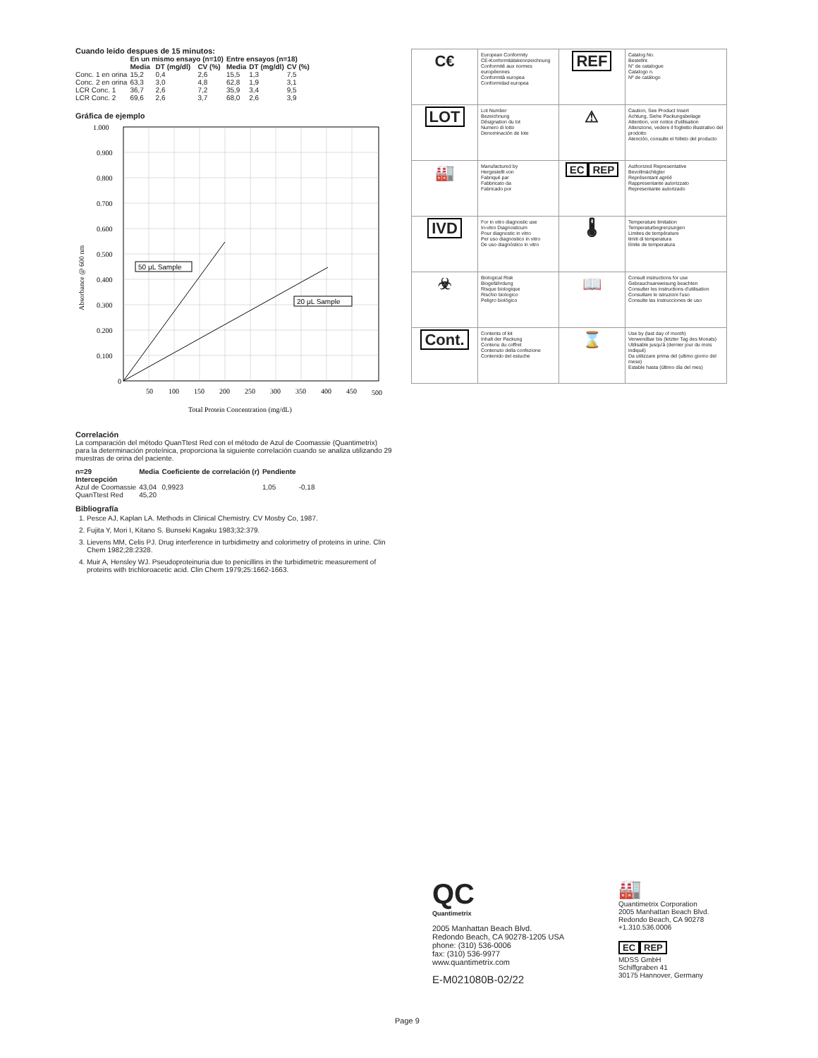Cuando leido despues de 15 minutos:
| | En un mismo ensayo (n=10) | | | Entre ensayos (n=18) | | |
| --- | --- | --- | --- | --- | --- | --- |
| | Media | DT (mg/dl) | CV (%) | Media | DT (mg/dl) | CV (%) |
| Conc. 1 en orina | 15,2 | 0,4 | 2,6 | 15,5 | 1,3 | 7,5 |
| Conc. 2 en orina | 63,3 | 3,0 | 4,8 | 62,8 | 1,9 | 3,1 |
| LCR Conc. 1 | 36,7 | 2,6 | 7,2 | 35,9 | 3,4 | 9,5 |
| LCR Conc. 2 | 69,6 | 2,6 | 3,7 | 68,0 | 2,6 | 3,9 |
Gráfica de ejemplo
1.000
0.900
0.800
0.700
0.600
0.500
0.400
0.300
0.200
0.100
0
50
100
150
200
250
300
350
400
450
500
Total Protein Concentration (mg/dL)
Absorbance @ 600 nm
50 μL Sample
20 μL Sample
Correlación
La comparación del método QuanTtest Red con el método de Azul de Coomassie (Quantimetrix) para la determinación proteínica, proporciona la siguiente correlación cuando se analiza utilizando 29 muestras de orina del paciente.
| n=29 Intercepción | Media | Coeficiente de correlación (r) | Pendiente | |
| --- | --- | --- | --- | --- |
| Azul de Coomassie | 43,04 | 0,9923 | 1,05 | -0,18 |
| QuanTtest Red | 45,20 | | | |
Bibliografía
1. Pesce AJ, Kaplan LA. Methods in Clinical Chemistry. CV Mosby Co, 1987.
2. Fujita Y, Mori I, Kitano S. Bunseki Kagaku 1983;32:379.
3. Lievens MM, Celis PJ. Drug interference in turbidimetry and colorimetry of proteins in urine. Clin Chem 1982;28:2328.
4. Muir A, Hensley WJ. Pseudoproteinuria due to penicillins in the turbidimetric measurement of proteins with trichloroacetic acid. Clin Chem 1979;25:1662-1663.
| C€ | European Conformity CE-Konformitätskennzeichnung Conformité aux normes européennes Conformità europea Conformidad europea | REF | Catalog No. Bestellnr. N° de catalogue Catalogo n. Nº de catálogo |
| LOT | Lot Number Bezeichnung Désignation du lot Numero di lotto Denominación de lote | ⚠ | Caution, See Product Insert Achtung, Siehe Packungsbeilage Attention, voir notice d'utilisation Attenzione, vedere il foglietto illustrativo del prodotto Atención, consulte el folleto del producto |
| 🏭 | Manufactured by Hergestellt von Fabriqué par Fabbricato da Fabricado por | EC REP | Authorized Representative Bevollmächtigter Représentant agréé Rappresentante autorizzato Representante autorizado |
| IVD | For in vitro diagnostic use In-vitro Diagnosticum Pour diagnostic in vitro Per uso diagnostico in vitro De uso diagnóstico in vitro | 🌡 | Temperature limitation Temperaturbegrenzungen Limites de température limiti di temperatura límite de temperatura |
| ☣ | Biological Risk Biogefährdung Risque biologique Rischio biologico Peligro biológico | 📖 | Consult instructions for use Gebrauchsanweisung beachten Consulter les instructions d'utilisation Consultare le istruzioni l'uso Consulte las instrucciones de uso |
| Cont. | Contents of kit Inhalt der Packung Contenu du coffret Contenuto della confezione Contenido del estuche | ⌛ | Use by (last day of month) Verwendbar bis (letzter Tag des Monats) Utilisable jusqu'à (dernier jour du mois indiqué) Da utilizzare prima del (ultimo giorno del mese) Estable hasta (último día del mes) |
QC
Quantimetrix
2005 Manhattan Beach Blvd.
Redondo Beach, CA 90278-1205 USA
phone: (310) 536-0006
fax: (310) 536-9977
www.quantimetrix.com
E-M021080B-02/22
🏭
Quantimetrix Corporation
2005 Manhattan Beach Blvd.
Redondo Beach, CA 90278
+1.310.536.0006
EC REP
MDSS GmbH
Schiffgraben 41
30175 Hannover, Germany
Page 9